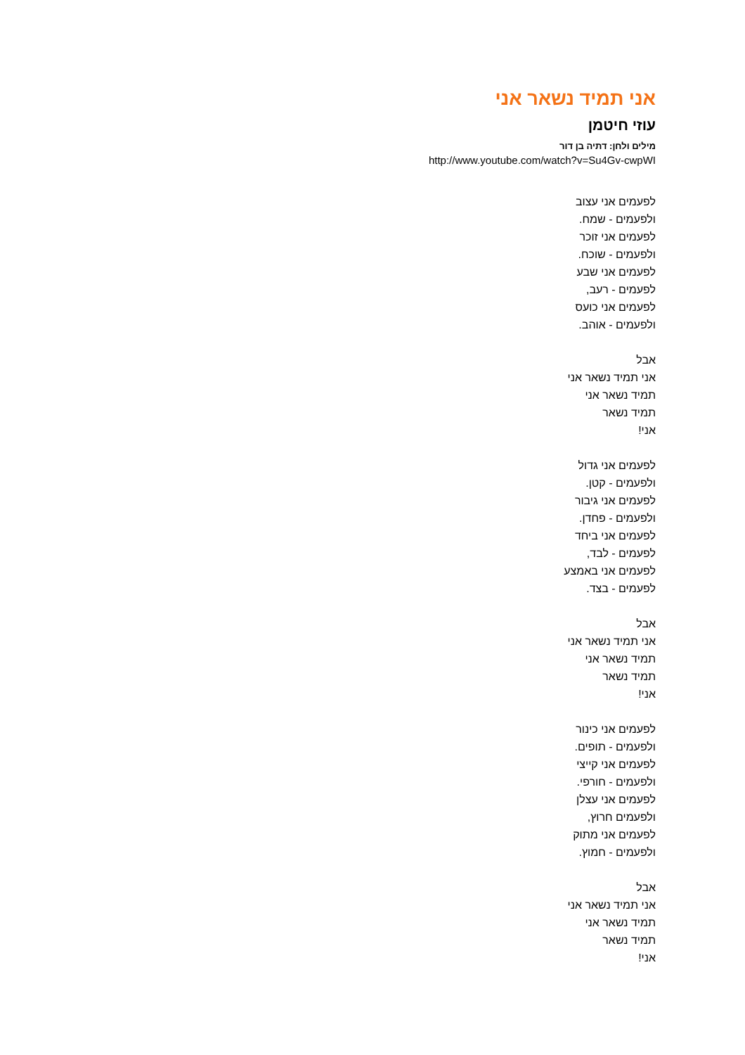אני תמיד נשאר אני
עוזי חיטמן
מילים ולחן: דתיה בן דור
http://www.youtube.com/watch?v=Su4Gv-cwpWI
לפעמים אני עצוב
ולפעמים - שמח.
לפעמים אני זוכר
ולפעמים - שוכח.
לפעמים אני שבע
לפעמים - רעב,
לפעמים אני כועס
ולפעמים - אוהב.
אבל
אני תמיד נשאר אני
תמיד נשאר אני
תמיד נשאר
אני!
לפעמים אני גדול
ולפעמים - קטן.
לפעמים אני גיבור
ולפעמים - פחדן.
לפעמים אני ביחד
לפעמים - לבד,
לפעמים אני באמצע
לפעמים - בצד.
אבל
אני תמיד נשאר אני
תמיד נשאר אני
תמיד נשאר
אני!
לפעמים אני כינור
ולפעמים - תופים.
לפעמים אני קייצי
ולפעמים - חורפי.
לפעמים אני עצלן
ולפעמים חרוץ,
לפעמים אני מתוק
ולפעמים - חמוץ.
אבל
אני תמיד נשאר אני
תמיד נשאר אני
תמיד נשאר
אני!